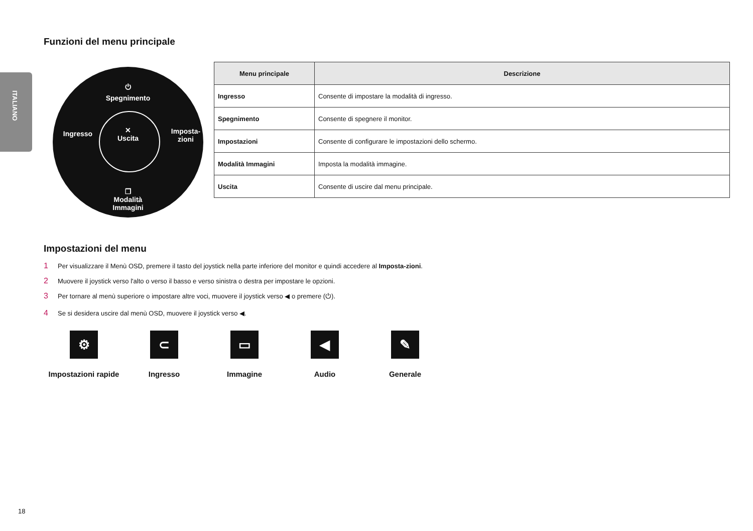ITALIANO
Funzioni del menu principale
⏻
Spegnimento
Ingresso
✕
Uscita
Imposta-
zioni
❐
Modalità Immagini
| Menu principale | Descrizione |
| --- | --- |
| Ingresso | Consente di impostare la modalità di ingresso. |
| Spegnimento | Consente di spegnere il monitor. |
| Impostazioni | Consente di configurare le impostazioni dello schermo. |
| Modalità Immagini | Imposta la modalità immagine. |
| Uscita | Consente di uscire dal menu principale. |
Impostazioni del menu
1 Per visualizzare il Menù OSD, premere il tasto del joystick nella parte inferiore del monitor e quindi accedere al Imposta-zioni.
2 Muovere il joystick verso l'alto o verso il basso e verso sinistra o destra per impostare le opzioni.
3 Per tornare al menù superiore o impostare altre voci, muovere il joystick verso ◀ o premere (⏻).
4 Se si desidera uscire dal menù OSD, muovere il joystick verso ◀.
⚙
Impostazioni rapide
⊂
Ingresso
▭
Immagine
◀
Audio
✎
Generale
18